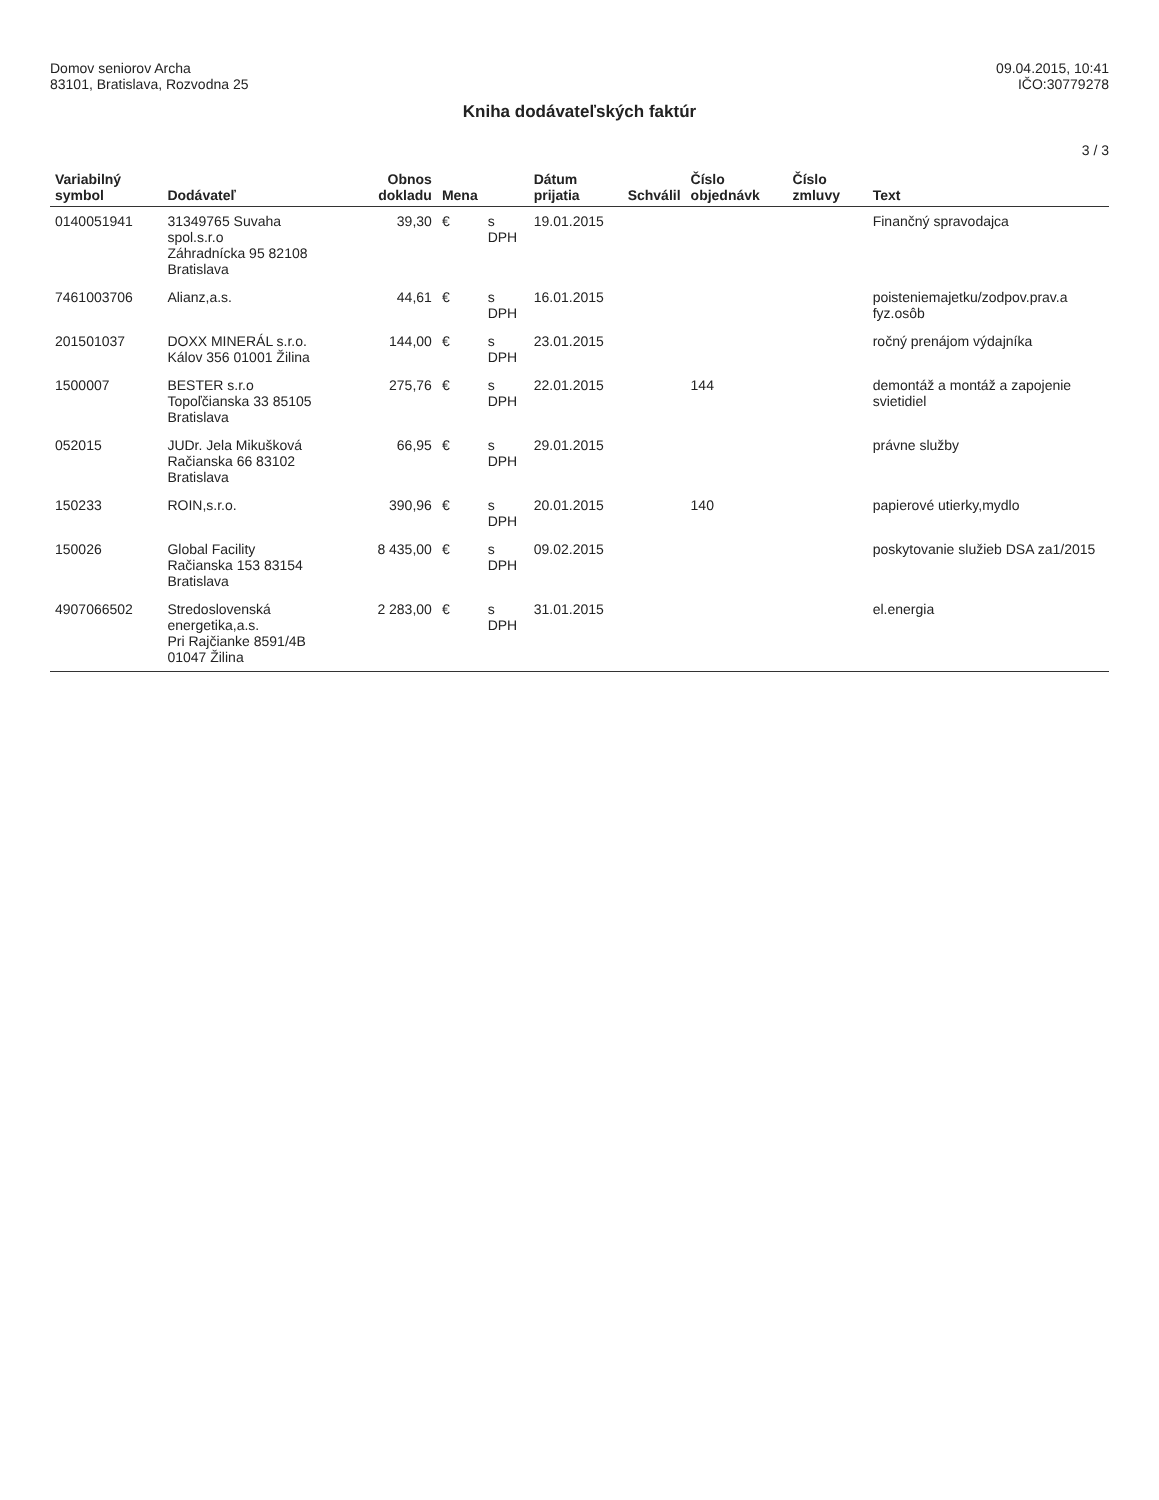Domov seniorov Archa
83101, Bratislava, Rozvodna 25
09.04.2015, 10:41
IČO:30779278
Kniha dodávateľských faktúr
3 / 3
| Variabilný symbol | Dodávateľ | Obnos dokladu | Mena | | Dátum prijatia | Schválil | Číslo objednávk | Číslo zmluvy | Text |
| --- | --- | --- | --- | --- | --- | --- | --- | --- | --- |
| 0140051941 | 31349765 Suvaha spol.s.r.o Záhradnícka 95 82108 Bratislava | 39,30 | € | s DPH | 19.01.2015 | | | | Finančný spravodajca |
| 7461003706 | Alianz,a.s. | 44,61 | € | s DPH | 16.01.2015 | | | | poisteniemajetku/zodpov.prav.a fyz.osôb |
| 201501037 | DOXX MINERÁL s.r.o. Kálov 356 01001 Žilina | 144,00 | € | s DPH | 23.01.2015 | | | | ročný prenájom výdajníka |
| 1500007 | BESTER s.r.o Topoľčianska 33 85105 Bratislava | 275,76 | € | s DPH | 22.01.2015 | | 144 | | demontáž a montáž a zapojenie svietidiel |
| 052015 | JUDr. Jela Mikušková Račianska 66 83102 Bratislava | 66,95 | € | s DPH | 29.01.2015 | | | | právne služby |
| 150233 | ROIN,s.r.o. | 390,96 | € | s DPH | 20.01.2015 | | 140 | | papierové utierky,mydlo |
| 150026 | Global Facility Račianska 153 83154 Bratislava | 8 435,00 | € | s DPH | 09.02.2015 | | | | poskytovanie služieb DSA za1/2015 |
| 4907066502 | Stredoslovenská energetika,a.s. Pri Rajčianke 8591/4B 01047 Žilina | 2 283,00 | € | s DPH | 31.01.2015 | | | | el.energia |